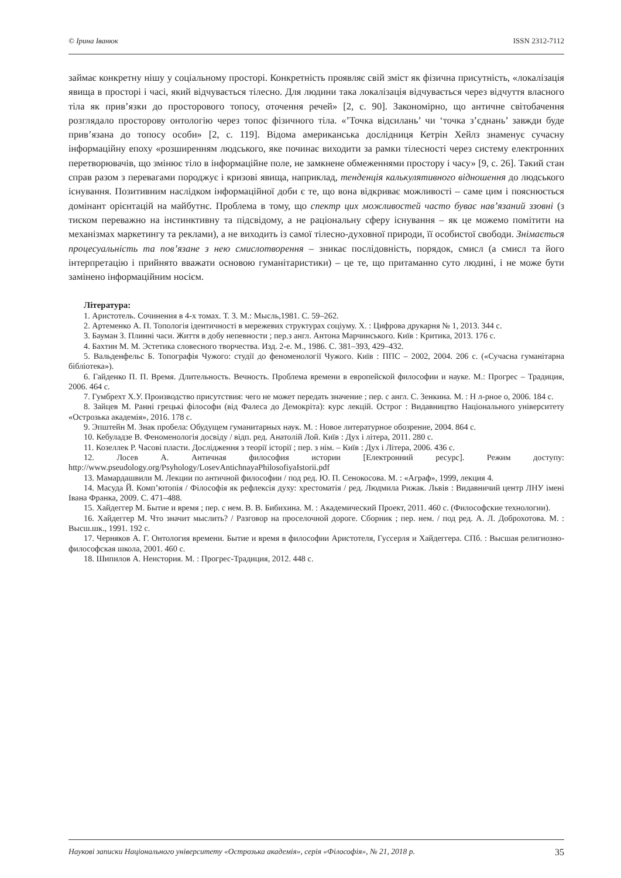© Ірина Іванюк ISSN 2312-7112
займає конкретну нішу у соціальному просторі. Конкретність проявляє свій зміст як фізична присутність, «локалізація явища в просторі і часі, який відчувається тілесно. Для людини така локалізація відчувається через відчуття власного тіла як прив’язки до просторового топосу, оточення речей» [2, с. 90]. Закономірно, що античне світобачення розглядало просторову онтологію через топос фізичного тіла. «’Точка відсилань’ чи ‘точка з’єднань’ завжди буде прив’язана до топосу особи» [2, с. 119]. Відома американська дослідниця Кетрін Хейлз знаменує сучасну інформаційну епоху «розширенням людського, яке починає виходити за рамки тілесності через систему електронних перетворювачів, що змінює тіло в інформаційне поле, не замкнене обмеженнями простору і часу» [9, с. 26]. Такий стан справ разом з перевагами породжує і кризові явища, наприклад, тенденція калькулятивного відношення до людського існування. Позитивним наслідком інформаційної доби є те, що вона відкриває можливості – саме цим і пояснюється домінант орієнтацій на майбутнє. Проблема в тому, що спектр цих можливостей часто буває нав’язаний ззовні (з тиском переважно на інстинктивну та підсвідому, а не раціональну сферу існування – як це можемо помітити на механізмах маркетингу та реклами), а не виходить із самої тілесно-духовної природи, її особистої свободи. Знімається процесуальність та пов’язане з нею смислотворення – зникає послідовність, порядок, смисл (а смисл та його інтерпретацію і прийнято вважати основою гуманітаристики) – це те, що притаманно суто людині, і не може бути замінено інформаційним носієм.
Література:
1. Аристотель. Сочинения в 4-х томах. Т. 3. М.: Мысль,1981. С. 59–262.
2. Артеменко А. П. Топологія ідентичності в мережевих структурах соціуму. Х. : Цифрова друкарня № 1, 2013. 344 с.
3. Бауман З. Плинні часи. Життя в добу непевности ; пер.з англ. Антона Марчинського. Київ : Критика, 2013. 176 с.
4. Бахтин М. М. Эстетика словесного творчества. Изд. 2-е. М., 1986. С. 381–393, 429–432.
5. Вальденфельс Б. Топографія Чужого: студії до феноменології Чужого. Київ : ППС – 2002, 2004. 206 с. («Сучасна гуманітарна бібліотека»).
6. Гайденко П. П. Время. Длительность. Вечность. Проблема времени в европейской философии и науке. М.: Прогрес – Традиция, 2006. 464 с.
7. Гумбрехт Х.У. Производство присутствия: чего не может передать значение ; пер. с англ. С. Зенкина. М. : Н л-рное о, 2006. 184 с.
8. Зайцев М. Ранні грецькі філософи (від Фалеса до Демокріта): курс лекцій. Острог : Видавництво Національного університету «Острозька академія», 2016. 178 с.
9. Эпштейн М. Знак пробела: Обудущем гуманитарных наук. М. : Новое литературное обозрение, 2004. 864 с.
10. Кебуладзе В. Феноменологія досвіду / відп. ред. Анатолій Лой. Київ : Дух і літера, 2011. 280 с.
11. Козеллек Р. Часові пласти. Дослідження з теорії історії ; пер. з нім. – Київ : Дух і Літера, 2006. 436 с.
12. Лосев А. Античная философия истории [Електронний ресурс]. Режим доступу: http://www.pseudology.org/Psyhology/LosevAntichnayaPhilosofiyaIstorii.pdf
13. Мамардашвили М. Лекции по античной философии / под ред. Ю. П. Сенокосова. М. : «Аграф», 1999, лекция 4.
14. Масуда Й. Комп’ютопія / Філософія як рефлексія духу: хрестоматія / ред. Людмила Рижак. Львів : Видавничий центр ЛНУ імені Івана Франка, 2009. С. 471–488.
15. Хайдеггер М. Бытие и время ; пер. с нем. В. В. Бибихина. М. : Академический Проект, 2011. 460 с. (Философские технологии).
16. Хайдеггер М. Что значит мыслить? / Разговор на проселочной дороге. Сборник ; пер. нем. / под ред. А. Л. Доброхотова. М. : Высш.шк., 1991. 192 с.
17. Черняков А. Г. Онтология времени. Бытие и время в философии Аристотеля, Гуссерля и Хайдеггера. СПб. : Высшая религиозно-философская школа, 2001. 460 с.
18. Шипилов А. Неистория. М. : Прогрес-Традиция, 2012. 448 с.
Наукові записки Національного університету «Острозька академія», серія «Філософія», № 21, 2018 р. 35